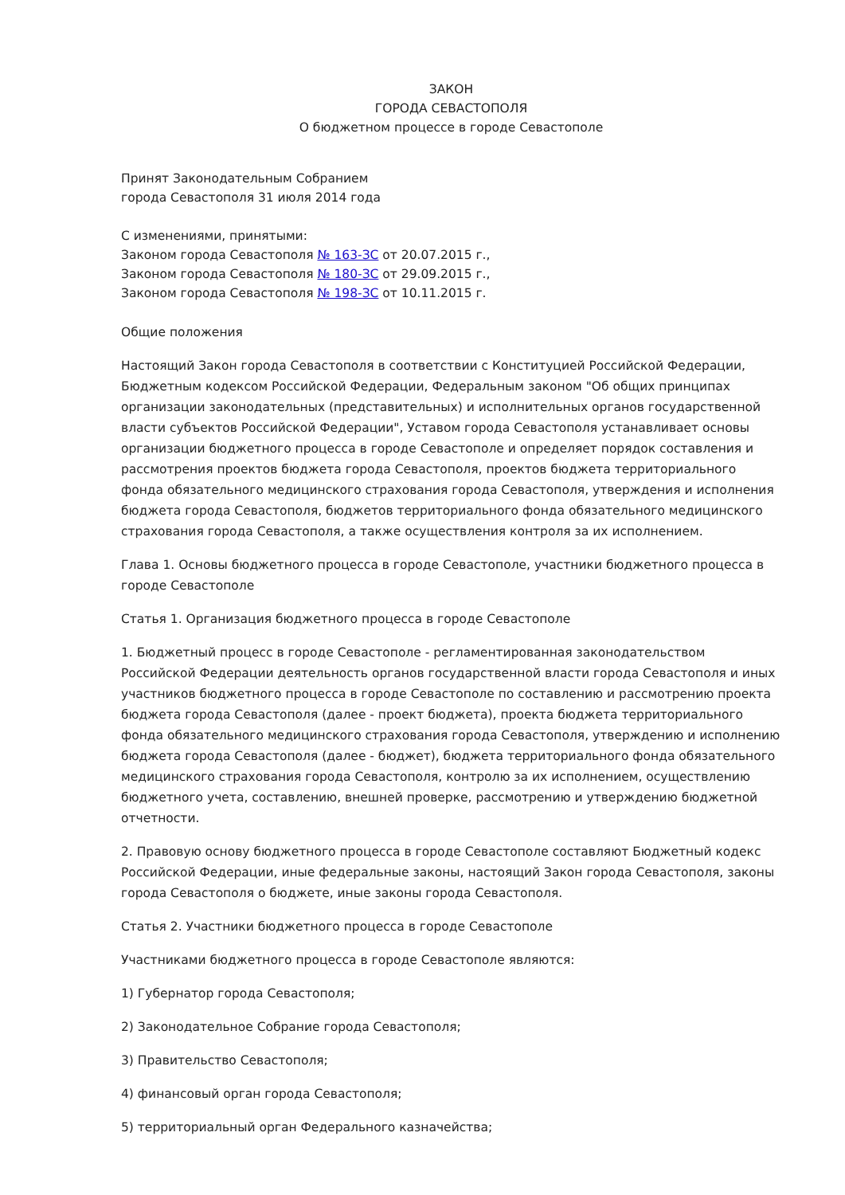ЗАКОН
ГОРОДА СЕВАСТОПОЛЯ
О бюджетном процессе в городе Севастополе
Принят Законодательным Собранием
города Севастополя 31 июля 2014 года
С изменениями, принятыми:
Законом города Севастополя № 163-ЗС от 20.07.2015 г.,
Законом города Севастополя № 180-ЗС от 29.09.2015 г.,
Законом города Севастополя № 198-ЗС от 10.11.2015 г.
Общие положения
Настоящий Закон города Севастополя в соответствии с Конституцией Российской Федерации, Бюджетным кодексом Российской Федерации, Федеральным законом "Об общих принципах организации законодательных (представительных) и исполнительных органов государственной власти субъектов Российской Федерации", Уставом города Севастополя устанавливает основы организации бюджетного процесса в городе Севастополе и определяет порядок составления и рассмотрения проектов бюджета города Севастополя, проектов бюджета территориального фонда обязательного медицинского страхования города Севастополя, утверждения и исполнения бюджета города Севастополя, бюджетов территориального фонда обязательного медицинского страхования города Севастополя, а также осуществления контроля за их исполнением.
Глава 1. Основы бюджетного процесса в городе Севастополе, участники бюджетного процесса в городе Севастополе
Статья 1. Организация бюджетного процесса в городе Севастополе
1. Бюджетный процесс в городе Севастополе - регламентированная законодательством Российской Федерации деятельность органов государственной власти города Севастополя и иных участников бюджетного процесса в городе Севастополе по составлению и рассмотрению проекта бюджета города Севастополя (далее - проект бюджета), проекта бюджета территориального фонда обязательного медицинского страхования города Севастополя, утверждению и исполнению бюджета города Севастополя (далее - бюджет), бюджета территориального фонда обязательного медицинского страхования города Севастополя, контролю за их исполнением, осуществлению бюджетного учета, составлению, внешней проверке, рассмотрению и утверждению бюджетной отчетности.
2. Правовую основу бюджетного процесса в городе Севастополе составляют Бюджетный кодекс Российской Федерации, иные федеральные законы, настоящий Закон города Севастополя, законы города Севастополя о бюджете, иные законы города Севастополя.
Статья 2. Участники бюджетного процесса в городе Севастополе
Участниками бюджетного процесса в городе Севастополе являются:
1) Губернатор города Севастополя;
2) Законодательное Собрание города Севастополя;
3) Правительство Севастополя;
4) финансовый орган города Севастополя;
5) территориальный орган Федерального казначейства;